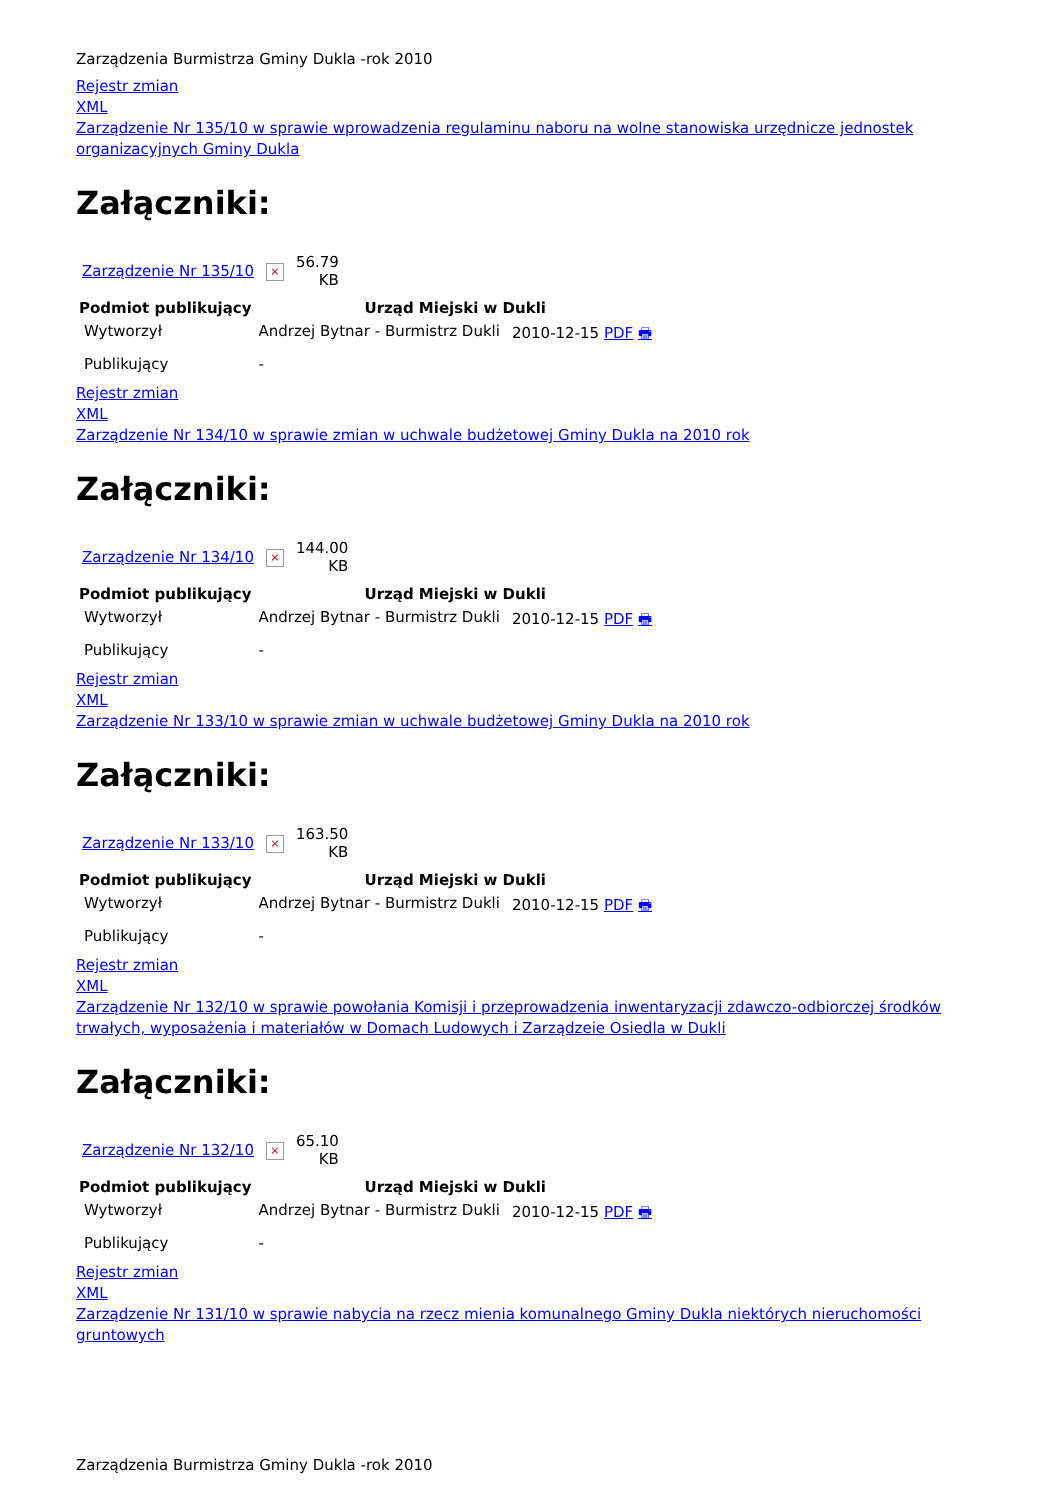Zarządzenia Burmistrza Gminy Dukla -rok 2010
Rejestr zmian
XML
Zarządzenie Nr 135/10 w sprawie wprowadzenia regulaminu naboru na wolne stanowiska urzędnicze jednostek organizacyjnych Gminy Dukla
Załączniki:
| Zarządzenie Nr 135/10 | × | 56.79 KB |
| Podmiot publikujący | Urząd Miejski w Dukli | |
| --- | --- | --- |
| Wytworzył | Andrzej Bytnar - Burmistrz Dukli | 2010-12-15 PDF 🖶 |
| Publikujący | - | |
Rejestr zmian
XML
Zarządzenie Nr 134/10 w sprawie zmian w uchwale budżetowej Gminy Dukla na 2010 rok
Załączniki:
| Zarządzenie Nr 134/10 | × | 144.00 KB |
| Podmiot publikujący | Urząd Miejski w Dukli | |
| --- | --- | --- |
| Wytworzył | Andrzej Bytnar - Burmistrz Dukli | 2010-12-15 PDF 🖶 |
| Publikujący | - | |
Rejestr zmian
XML
Zarządzenie Nr 133/10 w sprawie zmian w uchwale budżetowej Gminy Dukla na 2010 rok
Załączniki:
| Zarządzenie Nr 133/10 | × | 163.50 KB |
| Podmiot publikujący | Urząd Miejski w Dukli | |
| --- | --- | --- |
| Wytworzył | Andrzej Bytnar - Burmistrz Dukli | 2010-12-15 PDF 🖶 |
| Publikujący | - | |
Rejestr zmian
XML
Zarządzenie Nr 132/10 w sprawie powołania Komisji i przeprowadzenia inwentaryzacji zdawczo-odbiorczej środków trwałych, wyposażenia i materiałów w Domach Ludowych i Zarządzeie Osiedla w Dukli
Załączniki:
| Zarządzenie Nr 132/10 | × | 65.10 KB |
| Podmiot publikujący | Urząd Miejski w Dukli | |
| --- | --- | --- |
| Wytworzył | Andrzej Bytnar - Burmistrz Dukli | 2010-12-15 PDF 🖶 |
| Publikujący | - | |
Rejestr zmian
XML
Zarządzenie Nr 131/10 w sprawie nabycia na rzecz mienia komunalnego Gminy Dukla niektórych nieruchomości gruntowych
Zarządzenia Burmistrza Gminy Dukla -rok 2010